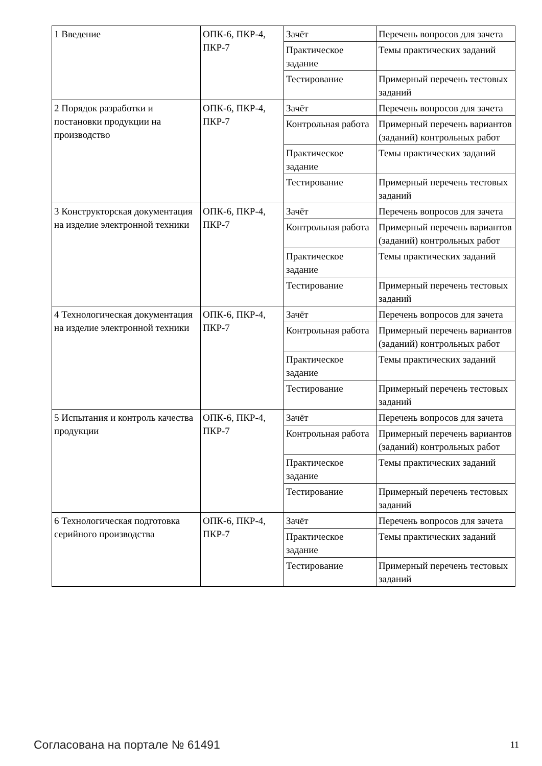| 1 Введение | ОПК-6, ПКР-4, ПКР-7 | Зачёт | Перечень вопросов для зачета |
| | | Практическое задание | Темы практических заданий |
| | | Тестирование | Примерный перечень тестовых заданий |
| 2 Порядок разработки и постановки продукции на производство | ОПК-6, ПКР-4, ПКР-7 | Зачёт | Перечень вопросов для зачета |
| | | Контрольная работа | Примерный перечень вариантов (заданий) контрольных работ |
| | | Практическое задание | Темы практических заданий |
| | | Тестирование | Примерный перечень тестовых заданий |
| 3 Конструкторская документация на изделие электронной техники | ОПК-6, ПКР-4, ПКР-7 | Зачёт | Перечень вопросов для зачета |
| | | Контрольная работа | Примерный перечень вариантов (заданий) контрольных работ |
| | | Практическое задание | Темы практических заданий |
| | | Тестирование | Примерный перечень тестовых заданий |
| 4 Технологическая документация на изделие электронной техники | ОПК-6, ПКР-4, ПКР-7 | Зачёт | Перечень вопросов для зачета |
| | | Контрольная работа | Примерный перечень вариантов (заданий) контрольных работ |
| | | Практическое задание | Темы практических заданий |
| | | Тестирование | Примерный перечень тестовых заданий |
| 5 Испытания и контроль качества продукции | ОПК-6, ПКР-4, ПКР-7 | Зачёт | Перечень вопросов для зачета |
| | | Контрольная работа | Примерный перечень вариантов (заданий) контрольных работ |
| | | Практическое задание | Темы практических заданий |
| | | Тестирование | Примерный перечень тестовых заданий |
| 6 Технологическая подготовка серийного производства | ОПК-6, ПКР-4, ПКР-7 | Зачёт | Перечень вопросов для зачета |
| | | Практическое задание | Темы практических заданий |
| | | Тестирование | Примерный перечень тестовых заданий |
Согласована на портале № 61491 11